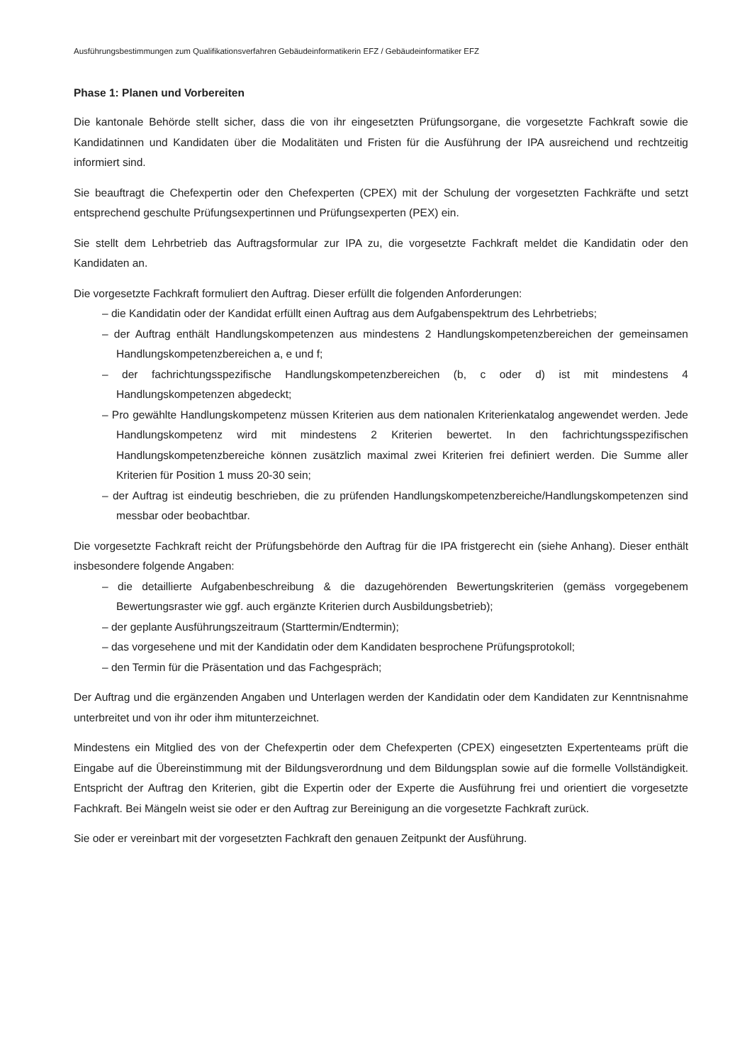Ausführungsbestimmungen zum Qualifikationsverfahren Gebäudeinformatikerin EFZ / Gebäudeinformatiker EFZ
Phase 1: Planen und Vorbereiten
Die kantonale Behörde stellt sicher, dass die von ihr eingesetzten Prüfungsorgane, die vorgesetzte Fachkraft sowie die Kandidatinnen und Kandidaten über die Modalitäten und Fristen für die Ausführung der IPA ausreichend und rechtzeitig informiert sind.
Sie beauftragt die Chefexpertin oder den Chefexperten (CPEX) mit der Schulung der vorgesetzten Fachkräfte und setzt entsprechend geschulte Prüfungsexpertinnen und Prüfungsexperten (PEX) ein.
Sie stellt dem Lehrbetrieb das Auftragsformular zur IPA zu, die vorgesetzte Fachkraft meldet die Kandidatin oder den Kandidaten an.
Die vorgesetzte Fachkraft formuliert den Auftrag. Dieser erfüllt die folgenden Anforderungen:
– die Kandidatin oder der Kandidat erfüllt einen Auftrag aus dem Aufgabenspektrum des Lehrbetriebs;
– der Auftrag enthält Handlungskompetenzen aus mindestens 2 Handlungskompetenzbereichen der gemeinsamen Handlungskompetenzbereichen a, e und f;
– der fachrichtungsspezifische Handlungskompetenzbereichen (b, c oder d) ist mit mindestens 4 Handlungskompetenzen abgedeckt;
– Pro gewählte Handlungskompetenz müssen Kriterien aus dem nationalen Kriterienkatalog angewendet werden. Jede Handlungskompetenz wird mit mindestens 2 Kriterien bewertet. In den fachrichtungsspezifischen Handlungskompetenzbereiche können zusätzlich maximal zwei Kriterien frei definiert werden. Die Summe aller Kriterien für Position 1 muss 20-30 sein;
– der Auftrag ist eindeutig beschrieben, die zu prüfenden Handlungskompetenzbereiche/Handlungskompetenzen sind messbar oder beobachtbar.
Die vorgesetzte Fachkraft reicht der Prüfungsbehörde den Auftrag für die IPA fristgerecht ein (siehe Anhang). Dieser enthält insbesondere folgende Angaben:
– die detaillierte Aufgabenbeschreibung & die dazugehörenden Bewertungskriterien (gemäss vorgegebenem Bewertungsraster wie ggf. auch ergänzte Kriterien durch Ausbildungsbetrieb);
– der geplante Ausführungszeitraum (Starttermin/Endtermin);
– das vorgesehene und mit der Kandidatin oder dem Kandidaten besprochene Prüfungsprotokoll;
– den Termin für die Präsentation und das Fachgespräch;
Der Auftrag und die ergänzenden Angaben und Unterlagen werden der Kandidatin oder dem Kandidaten zur Kenntnisnahme unterbreitet und von ihr oder ihm mitunterzeichnet.
Mindestens ein Mitglied des von der Chefexpertin oder dem Chefexperten (CPEX) eingesetzten Expertenteams prüft die Eingabe auf die Übereinstimmung mit der Bildungsverordnung und dem Bildungsplan sowie auf die formelle Vollständigkeit. Entspricht der Auftrag den Kriterien, gibt die Expertin oder der Experte die Ausführung frei und orientiert die vorgesetzte Fachkraft. Bei Mängeln weist sie oder er den Auftrag zur Bereinigung an die vorgesetzte Fachkraft zurück.
Sie oder er vereinbart mit der vorgesetzten Fachkraft den genauen Zeitpunkt der Ausführung.